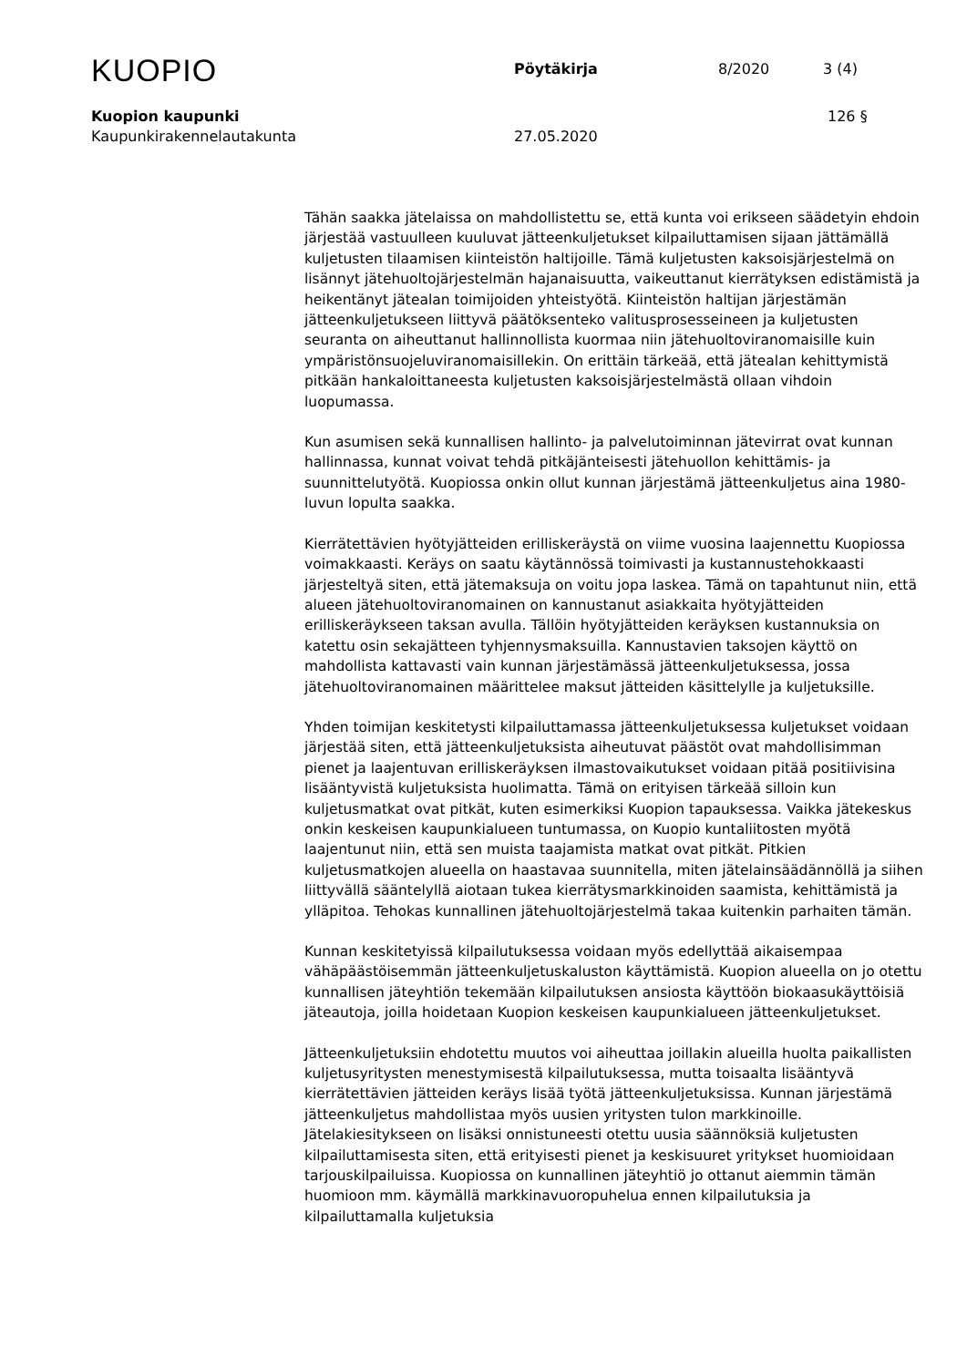KUOPIO Pöytäkirja 8/2020 3 (4)
Kuopion kaupunki 126 §
Kaupunkirakennelautakunta 27.05.2020
Tähän saakka jätelaissa on mahdollistettu se, että kunta voi erikseen säädetyin ehdoin järjestää vastuulleen kuuluvat jätteenkuljetukset kilpailuttamisen sijaan jättämällä kuljetusten tilaamisen kiinteistön haltijoille. Tämä kuljetusten kaksoisjärjestelmä on lisännyt jätehuoltojärjestelmän hajanaisuutta, vaikeuttanut kierrätyksen edistämistä ja heikentänyt jätealan toimijoiden yhteistyötä. Kiinteistön haltijan järjestämän jätteenkuljetukseen liittyvä päätöksenteko valitusprosesseineen ja kuljetusten seuranta on aiheuttanut hallinnollista kuormaa niin jätehuoltoviranomaisille kuin ympäristönsuojeluviranomaisillekin. On erittäin tärkeää, että jätealan kehittymistä pitkään hankaloittaneesta kuljetusten kaksoisjärjestelmästä ollaan vihdoin luopumassa.
Kun asumisen sekä kunnallisen hallinto- ja palvelutoiminnan jätevirrat ovat kunnan hallinnassa, kunnat voivat tehdä pitkäjänteisesti jätehuollon kehittämis- ja suunnittelutyötä. Kuopiossa onkin ollut kunnan järjestämä jätteenkuljetus aina 1980-luvun lopulta saakka.
Kierrätettävien hyötyjätteiden erilliskeräystä on viime vuosina laajennettu Kuopiossa voimakkaasti. Keräys on saatu käytännössä toimivasti ja kustannustehokkaasti järjesteltyä siten, että jätemaksuja on voitu jopa laskea. Tämä on tapahtunut niin, että alueen jätehuoltoviranomainen on kannustanut asiakkaita hyötyjätteiden erilliskeräykseen taksan avulla. Tällöin hyötyjätteiden keräyksen kustannuksia on katettu osin sekajätteen tyhjennysmaksuilla. Kannustavien taksojen käyttö on mahdollista kattavasti vain kunnan järjestämässä jätteenkuljetuksessa, jossa jätehuoltoviranomainen määrittelee maksut jätteiden käsittelylle ja kuljetuksille.
Yhden toimijan keskitetysti kilpailuttamassa jätteenkuljetuksessa kuljetukset voidaan järjestää siten, että jätteenkuljetuksista aiheutuvat päästöt ovat mahdollisimman pienet ja laajentuvan erilliskeräyksen ilmastovaikutukset voidaan pitää positiivisina lisääntyvistä kuljetuksista huolimatta. Tämä on erityisen tärkeää silloin kun kuljetusmatkat ovat pitkät, kuten esimerkiksi Kuopion tapauksessa. Vaikka jätekeskus onkin keskeisen kaupunkialueen tuntumassa, on Kuopio kuntaliitosten myötä laajentunut niin, että sen muista taajamista matkat ovat pitkät. Pitkien kuljetusmatkojen alueella on haastavaa suunnitella, miten jätelainsäädännöllä ja siihen liittyvällä sääntelyllä aiotaan tukea kierrätysmarkkinoiden saamista, kehittämistä ja ylläpitoa. Tehokas kunnallinen jätehuoltojärjestelmä takaa kuitenkin parhaiten tämän.
Kunnan keskitetyissä kilpailutuksessa voidaan myös edellyttää aikaisempaa vähäpäästöisemmän jätteenkuljetuskaluston käyttämistä. Kuopion alueella on jo otettu kunnallisen jäteyhtiön tekemään kilpailutuksen ansiosta käyttöön biokaasukäyttöisiä jäteautoja, joilla hoidetaan Kuopion keskeisen kaupunkialueen jätteenkuljetukset.
Jätteenkuljetuksiin ehdotettu muutos voi aiheuttaa joillakin alueilla huolta paikallisten kuljetusyritysten menestymisestä kilpailutuksessa, mutta toisaalta lisääntyvä kierrätettävien jätteiden keräys lisää työtä jätteenkuljetuksissa. Kunnan järjestämä jätteenkuljetus mahdollistaa myös uusien yritysten tulon markkinoille. Jätelakiesitykseen on lisäksi onnistuneesti otettu uusia säännöksiä kuljetusten kilpailuttamisesta siten, että erityisesti pienet ja keskisuuret yritykset huomioidaan tarjouskilpailuissa. Kuopiossa on kunnallinen jäteyhtiö jo ottanut aiemmin tämän huomioon mm. käymällä markkinavuoropuhelua ennen kilpailutuksia ja kilpailuttamalla kuljetuksia